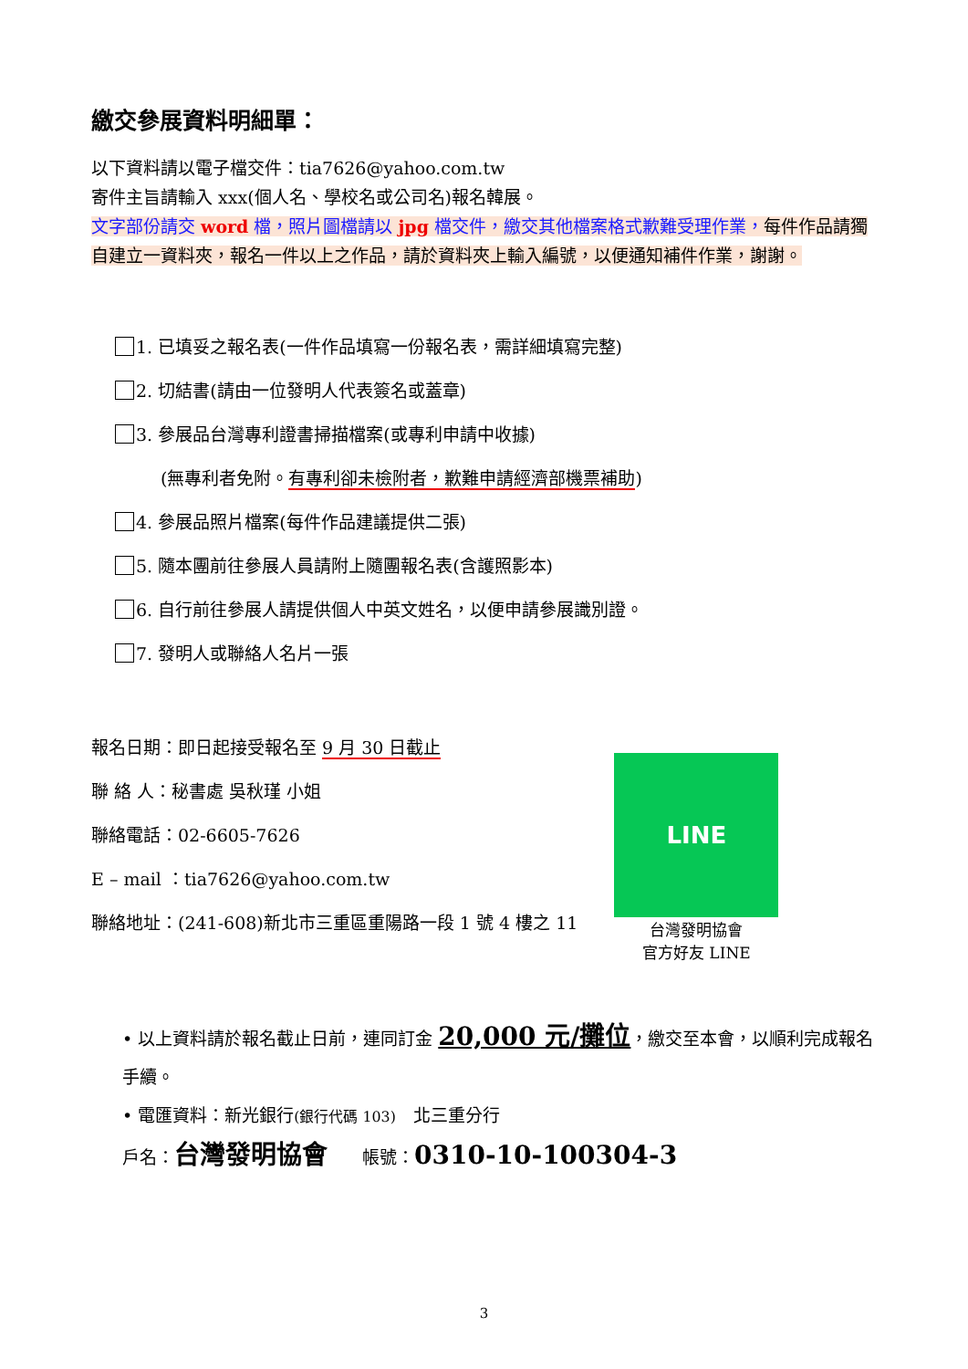繳交參展資料明細單：
以下資料請以電子檔交件：tia7626@yahoo.com.tw
寄件主旨請輸入 xxx(個人名、學校名或公司名)報名韓展。
文字部份請交 word 檔，照片圖檔請以 jpg 檔交件，繳交其他檔案格式歉難受理作業，每件作品請獨自建立一資料夾，報名一件以上之作品，請於資料夾上輸入編號，以便通知補件作業，謝謝。
1. 已填妥之報名表(一件作品填寫一份報名表，需詳細填寫完整)
2. 切結書(請由一位發明人代表簽名或蓋章)
3. 參展品台灣專利證書掃描檔案(或專利申請中收據)
(無專利者免附。有專利卻未檢附者，歉難申請經濟部機票補助)
4. 參展品照片檔案(每件作品建議提供二張)
5. 隨本團前往參展人員請附上隨團報名表(含護照影本)
6. 自行前往參展人請提供個人中英文姓名，以便申請參展識別證。
7. 發明人或聯絡人名片一張
報名日期：即日起接受報名至 9 月 30 日截止
聯 絡 人：秘書處 吳秋瑾 小姐
聯絡電話：02-6605-7626
E – mail ：tia7626@yahoo.com.tw
聯絡地址：(241-608)新北市三重區重陽路一段 1 號 4 樓之 11
LINE
台灣發明協會
官方好友 LINE
• 以上資料請於報名截止日前，連同訂金 20,000 元/攤位，繳交至本會，以順利完成報名手續。
• 電匯資料：新光銀行(銀行代碼 103)　北三重分行
戶名：台灣發明協會　　帳號：0310-10-100304-3
3